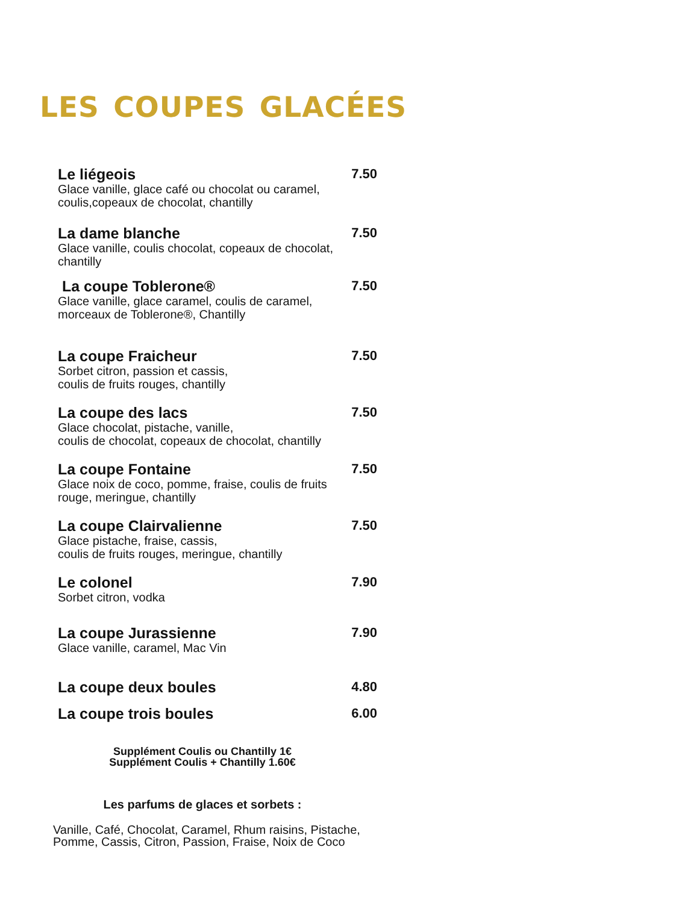LES COUPES GLACÉES
Le liégeois 7.50
Glace vanille, glace café ou chocolat ou caramel,
coulis,copeaux de chocolat, chantilly
La dame blanche 7.50
Glace vanille, coulis chocolat, copeaux de chocolat,
chantilly
La coupe Toblerone® 7.50
Glace vanille, glace caramel, coulis de caramel,
morceaux de Toblerone®, Chantilly
La coupe Fraicheur 7.50
Sorbet citron, passion et cassis,
coulis de fruits rouges, chantilly
La coupe des lacs 7.50
Glace chocolat, pistache, vanille,
coulis de chocolat, copeaux de chocolat, chantilly
La coupe Fontaine 7.50
Glace noix de coco, pomme, fraise, coulis de fruits
rouge, meringue, chantilly
La coupe Clairvalienne 7.50
Glace pistache, fraise, cassis,
coulis de fruits rouges, meringue, chantilly
Le colonel 7.90
Sorbet citron, vodka
La coupe Jurassienne 7.90
Glace vanille, caramel, Mac Vin
La coupe deux boules 4.80
La coupe trois boules 6.00
Supplément Coulis ou Chantilly 1€
Supplément Coulis + Chantilly 1.60€
Les parfums de glaces et sorbets :
Vanille, Café, Chocolat, Caramel, Rhum raisins, Pistache,
Pomme, Cassis, Citron, Passion, Fraise, Noix de Coco